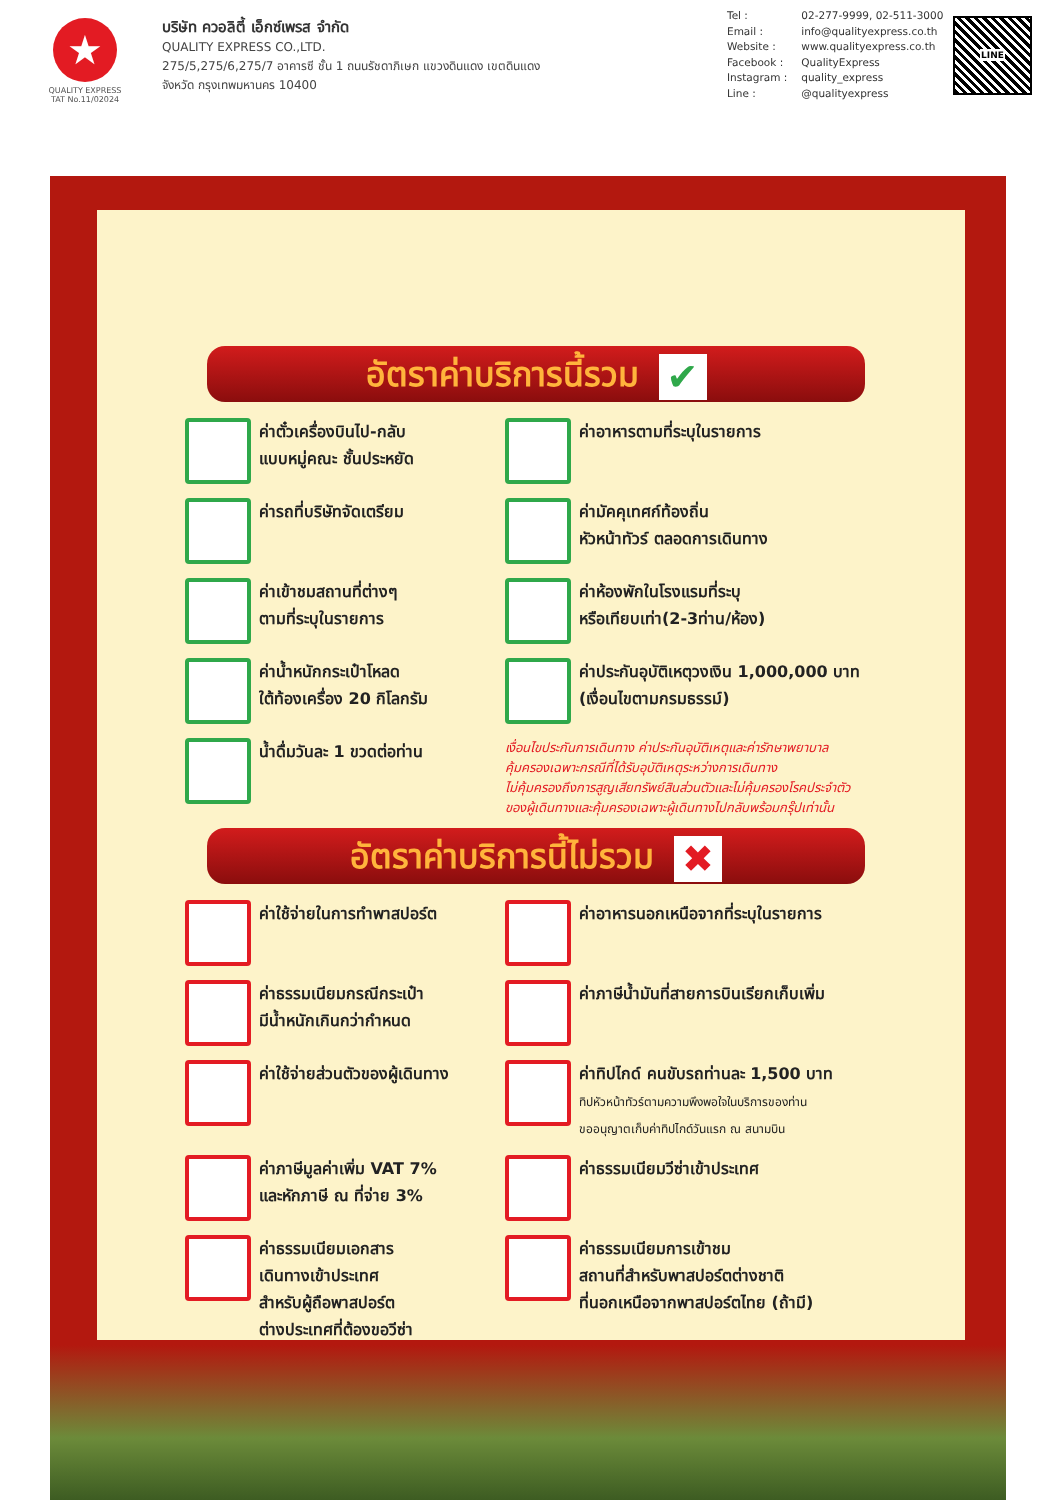★
QUALITY EXPRESS
TAT No.11/02024
บริษัท ควอลิตี้ เอ็กซ์เพรส จำกัด
QUALITY EXPRESS CO.,LTD.
275/5,275/6,275/7 อาคารซี ชั้น 1 ถนนรัชดาภิเษก แขวงดินแดง เขตดินแดง
จังหวัด กรุงเทพมหานคร 10400
| Tel : | 02-277-9999, 02-511-3000 |
| Email : | info@qualityexpress.co.th |
| Website : | www.qualityexpress.co.th |
| Facebook : | QualityExpress |
| Instagram : | quality_express |
| Line : | @qualityexpress |
LINE
อัตราค่าบริการนี้รวม ✔
ค่าตั๋วเครื่องบินไป-กลับ
แบบหมู่คณะ ชั้นประหยัด
ค่าอาหารตามที่ระบุในรายการ
ค่ารถที่บริษัทจัดเตรียม
ค่ามัคคุเทศก์ท้องถิ่น
หัวหน้าทัวร์ ตลอดการเดินทาง
ค่าเข้าชมสถานที่ต่างๆ
ตามที่ระบุในรายการ
ค่าห้องพักในโรงแรมที่ระบุ
หรือเทียบเท่า(2-3ท่าน/ห้อง)
ค่าน้ำหนักกระเป๋าโหลด
ใต้ท้องเครื่อง 20 กิโลกรัม
ค่าประกันอุบัติเหตุวงเงิน 1,000,000 บาท
(เงื่อนไขตามกรมธรรม์)
น้ำดื่มวันละ 1 ขวดต่อท่าน
เงื่อนไขประกันการเดินทาง ค่าประกันอุบัติเหตุและค่ารักษาพยาบาล
คุ้มครองเฉพาะกรณีที่ได้รับอุบัติเหตุระหว่างการเดินทาง
ไม่คุ้มครองถึงการสูญเสียทรัพย์สินส่วนตัวและไม่คุ้มครองโรคประจำตัว
ของผู้เดินทางและคุ้มครองเฉพาะผู้เดินทางไปกลับพร้อมกรุ๊ปเท่านั้น
อัตราค่าบริการนี้ไม่รวม ✖
ค่าใช้จ่ายในการทำพาสปอร์ต
ค่าอาหารนอกเหนือจากที่ระบุในรายการ
ค่าธรรมเนียมกรณีกระเป๋า
มีน้ำหนักเกินกว่ากำหนด
ค่าภาษีน้ำมันที่สายการบินเรียกเก็บเพิ่ม
ค่าใช้จ่ายส่วนตัวของผู้เดินทาง
ค่าทิปไกด์ คนขับรถท่านละ 1,500 บาท
ทิปหัวหน้าทัวร์ตามความพึงพอใจในบริการของท่าน
ขออนุญาตเก็บค่าทิปไกด์วันแรก ณ สนามบิน
ค่าภาษีมูลค่าเพิ่ม VAT 7%
และหักภาษี ณ ที่จ่าย 3%
ค่าธรรมเนียมวีซ่าเข้าประเทศ
ค่าธรรมเนียมเอกสาร
เดินทางเข้าประเทศ
สำหรับผู้ถือพาสปอร์ต
ต่างประเทศที่ต้องขอวีซ่า
ค่าธรรมเนียมการเข้าชม
สถานที่สำหรับพาสปอร์ตต่างชาติ
ที่นอกเหนือจากพาสปอร์ตไทย (ถ้ามี)